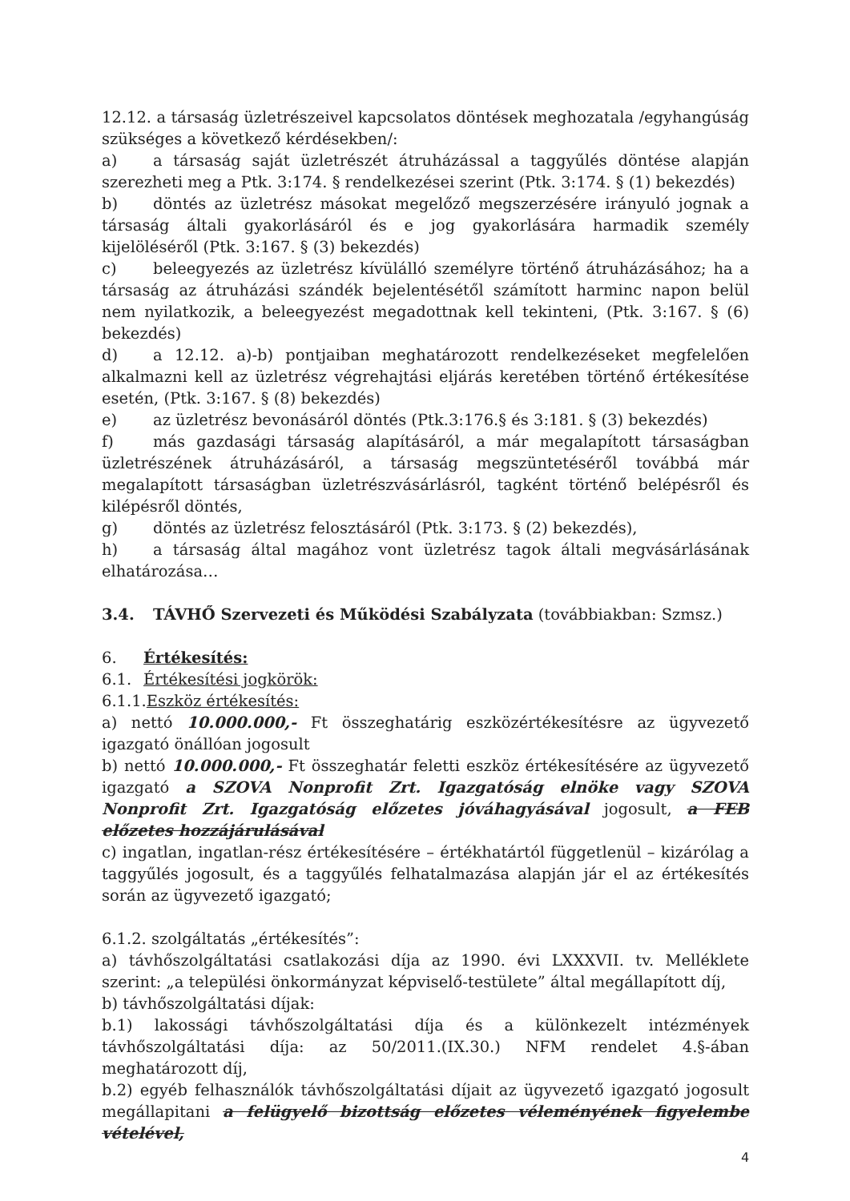12.12. a társaság üzletrészeivel kapcsolatos döntések meghozatala /egyhangúság szükséges a következő kérdésekben/:
a) a társaság saját üzletrészét átruházással a taggyűlés döntése alapján szerezheti meg a Ptk. 3:174. § rendelkezései szerint (Ptk. 3:174. § (1) bekezdés)
b) döntés az üzletrész másokat megelőző megszerzésére irányuló jognak a társaság általi gyakorlásáról és e jog gyakorlására harmadik személy kijelöléséről (Ptk. 3:167. § (3) bekezdés)
c) beleegyezés az üzletrész kívülálló személyre történő átruházásához; ha a társaság az átruházási szándék bejelentésétől számított harminc napon belül nem nyilatkozik, a beleegyezést megadottnak kell tekinteni, (Ptk. 3:167. § (6) bekezdés)
d) a 12.12. a)-b) pontjaiban meghatározott rendelkezéseket megfelelően alkalmazni kell az üzletrész végrehajtási eljárás keretében történő értékesítése esetén, (Ptk. 3:167. § (8) bekezdés)
e) az üzletrész bevonásáról döntés (Ptk.3:176.§ és 3:181. § (3) bekezdés)
f) más gazdasági társaság alapításáról, a már megalapított társaságban üzletrészének átruházásáról, a társaság megszüntetéséről továbbá már megalapított társaságban üzletrészvásárlásról, tagként történő belépésről és kilépésről döntés,
g) döntés az üzletrész felosztásáról (Ptk. 3:173. § (2) bekezdés),
h) a társaság által magához vont üzletrész tagok általi megvásárlásának elhatározása…
3.4. TÁVHŐ Szervezeti és Működési Szabályzata (továbbiakban: Szmsz.)
6. Értékesítés:
6.1. Értékesítési jogkörök:
6.1.1.Eszköz értékesítés:
a) nettó 10.000.000,- Ft összeghatárig eszközértékesítésre az ügyvezető igazgató önállóan jogosult
b) nettó 10.000.000,- Ft összeghatár feletti eszköz értékesítésére az ügyvezető igazgató a SZOVA Nonprofit Zrt. Igazgatóság elnöke vagy SZOVA Nonprofit Zrt. Igazgatóság előzetes jóváhagyásával jogosult, a FEB előzetes hozzájárulásával
c) ingatlan, ingatlan-rész értékesítésére – értékhatártól függetlenül – kizárólag a taggyűlés jogosult, és a taggyűlés felhatalmazása alapján jár el az értékesítés során az ügyvezető igazgató;
6.1.2. szolgáltatás „értékesítés”:
a) távhőszolgáltatási csatlakozási díja az 1990. évi LXXXVII. tv. Melléklete szerint: „a települési önkormányzat képviselő-testülete” által megállapított díj,
b) távhőszolgáltatási díjak:
b.1) lakossági távhőszolgáltatási díja és a különkezelt intézmények távhőszolgáltatási díja: az 50/2011.(IX.30.) NFM rendelet 4.§-ában meghatározott díj,
b.2) egyéb felhasználók távhőszolgáltatási díjait az ügyvezető igazgató jogosult megállapitani a felügyelő bizottság előzetes véleményének figyelembe vételével,
4